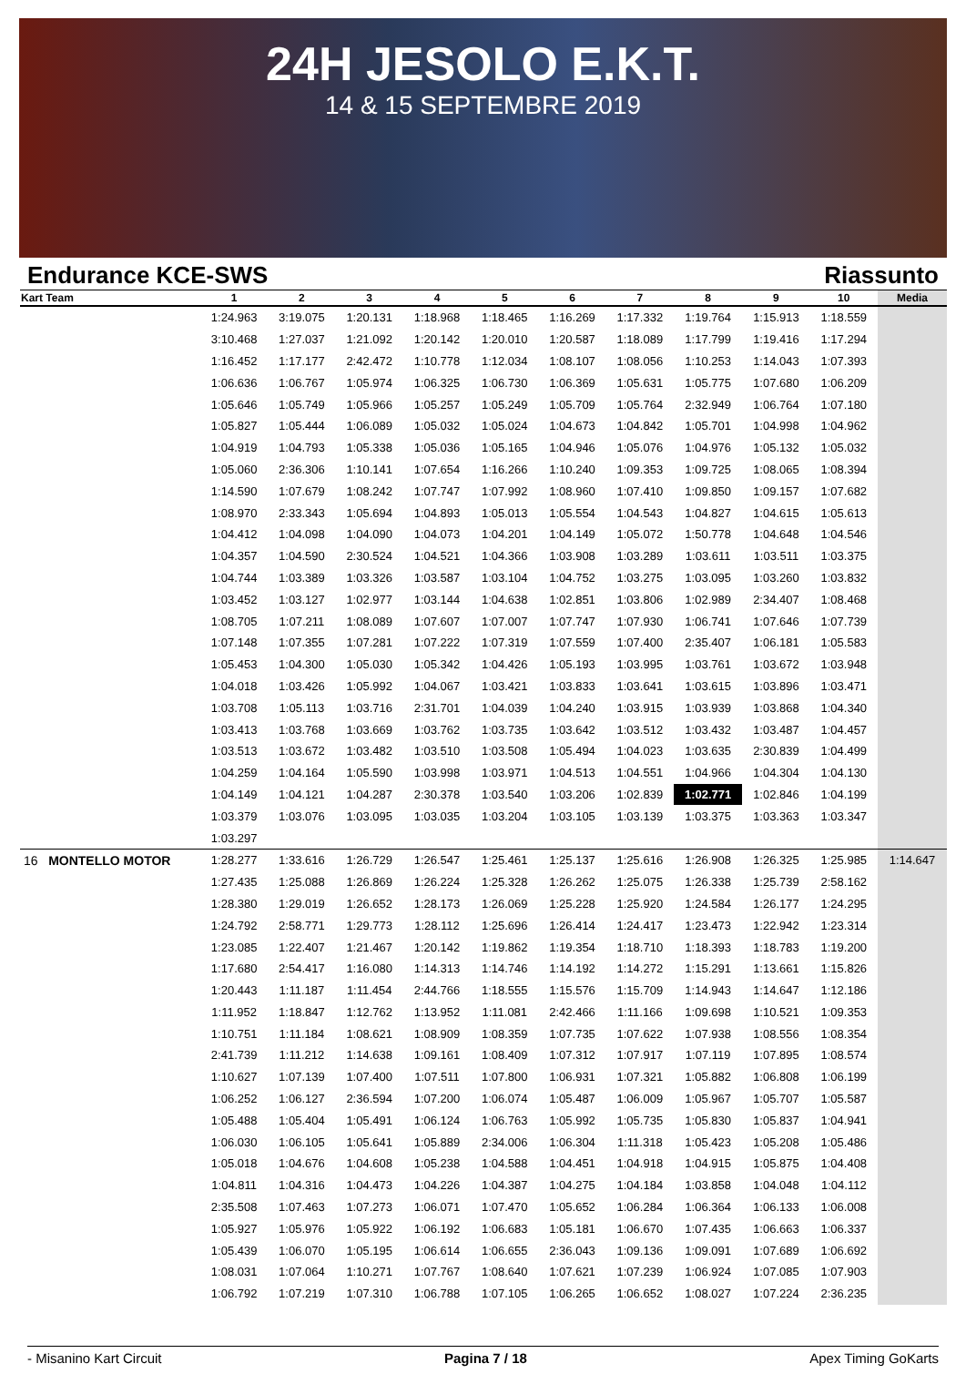24H JESOLO E.K.T.
14 & 15 SEPTEMBRE 2019
Endurance KCE-SWS Riassunto
| Kart Team | 1 | 2 | 3 | 4 | 5 | 6 | 7 | 8 | 9 | 10 | Media |
| --- | --- | --- | --- | --- | --- | --- | --- | --- | --- | --- | --- |
| | 1:24.963 | 3:19.075 | 1:20.131 | 1:18.968 | 1:18.465 | 1:16.269 | 1:17.332 | 1:19.764 | 1:15.913 | 1:18.559 | |
| | 3:10.468 | 1:27.037 | 1:21.092 | 1:20.142 | 1:20.010 | 1:20.587 | 1:18.089 | 1:17.799 | 1:19.416 | 1:17.294 | |
| | 1:16.452 | 1:17.177 | 2:42.472 | 1:10.778 | 1:12.034 | 1:08.107 | 1:08.056 | 1:10.253 | 1:14.043 | 1:07.393 | |
| | 1:06.636 | 1:06.767 | 1:05.974 | 1:06.325 | 1:06.730 | 1:06.369 | 1:05.631 | 1:05.775 | 1:07.680 | 1:06.209 | |
| | 1:05.646 | 1:05.749 | 1:05.966 | 1:05.257 | 1:05.249 | 1:05.709 | 1:05.764 | 2:32.949 | 1:06.764 | 1:07.180 | |
| | 1:05.827 | 1:05.444 | 1:06.089 | 1:05.032 | 1:05.024 | 1:04.673 | 1:04.842 | 1:05.701 | 1:04.998 | 1:04.962 | |
| | 1:04.919 | 1:04.793 | 1:05.338 | 1:05.036 | 1:05.165 | 1:04.946 | 1:05.076 | 1:04.976 | 1:05.132 | 1:05.032 | |
| | 1:05.060 | 2:36.306 | 1:10.141 | 1:07.654 | 1:16.266 | 1:10.240 | 1:09.353 | 1:09.725 | 1:08.065 | 1:08.394 | |
| | 1:14.590 | 1:07.679 | 1:08.242 | 1:07.747 | 1:07.992 | 1:08.960 | 1:07.410 | 1:09.850 | 1:09.157 | 1:07.682 | |
| | 1:08.970 | 2:33.343 | 1:05.694 | 1:04.893 | 1:05.013 | 1:05.554 | 1:04.543 | 1:04.827 | 1:04.615 | 1:05.613 | |
| | 1:04.412 | 1:04.098 | 1:04.090 | 1:04.073 | 1:04.201 | 1:04.149 | 1:05.072 | 1:50.778 | 1:04.648 | 1:04.546 | |
| | 1:04.357 | 1:04.590 | 2:30.524 | 1:04.521 | 1:04.366 | 1:03.908 | 1:03.289 | 1:03.611 | 1:03.511 | 1:03.375 | |
| | 1:04.744 | 1:03.389 | 1:03.326 | 1:03.587 | 1:03.104 | 1:04.752 | 1:03.275 | 1:03.095 | 1:03.260 | 1:03.832 | |
| | 1:03.452 | 1:03.127 | 1:02.977 | 1:03.144 | 1:04.638 | 1:02.851 | 1:03.806 | 1:02.989 | 2:34.407 | 1:08.468 | |
| | 1:08.705 | 1:07.211 | 1:08.089 | 1:07.607 | 1:07.007 | 1:07.747 | 1:07.930 | 1:06.741 | 1:07.646 | 1:07.739 | |
| | 1:07.148 | 1:07.355 | 1:07.281 | 1:07.222 | 1:07.319 | 1:07.559 | 1:07.400 | 2:35.407 | 1:06.181 | 1:05.583 | |
| | 1:05.453 | 1:04.300 | 1:05.030 | 1:05.342 | 1:04.426 | 1:05.193 | 1:03.995 | 1:03.761 | 1:03.672 | 1:03.948 | |
| | 1:04.018 | 1:03.426 | 1:05.992 | 1:04.067 | 1:03.421 | 1:03.833 | 1:03.641 | 1:03.615 | 1:03.896 | 1:03.471 | |
| | 1:03.708 | 1:05.113 | 1:03.716 | 2:31.701 | 1:04.039 | 1:04.240 | 1:03.915 | 1:03.939 | 1:03.868 | 1:04.340 | |
| | 1:03.413 | 1:03.768 | 1:03.669 | 1:03.762 | 1:03.735 | 1:03.642 | 1:03.512 | 1:03.432 | 1:03.487 | 1:04.457 | |
| | 1:03.513 | 1:03.672 | 1:03.482 | 1:03.510 | 1:03.508 | 1:05.494 | 1:04.023 | 1:03.635 | 2:30.839 | 1:04.499 | |
| | 1:04.259 | 1:04.164 | 1:05.590 | 1:03.998 | 1:03.971 | 1:04.513 | 1:04.551 | 1:04.966 | 1:04.304 | 1:04.130 | |
| | 1:04.149 | 1:04.121 | 1:04.287 | 2:30.378 | 1:03.540 | 1:03.206 | 1:02.839 | 1:02.771 | 1:02.846 | 1:04.199 | |
| | 1:03.379 | 1:03.076 | 1:03.095 | 1:03.035 | 1:03.204 | 1:03.105 | 1:03.139 | 1:03.375 | 1:03.363 | 1:03.347 | |
| | 1:03.297 | | | | | | | | | | |
| 16 MONTELLO MOTOR | 1:28.277 | 1:33.616 | 1:26.729 | 1:26.547 | 1:25.461 | 1:25.137 | 1:25.616 | 1:26.908 | 1:26.325 | 1:25.985 | 1:14.647 |
| | 1:27.435 | 1:25.088 | 1:26.869 | 1:26.224 | 1:25.328 | 1:26.262 | 1:25.075 | 1:26.338 | 1:25.739 | 2:58.162 | |
| | 1:28.380 | 1:29.019 | 1:26.652 | 1:28.173 | 1:26.069 | 1:25.228 | 1:25.920 | 1:24.584 | 1:26.177 | 1:24.295 | |
| | 1:24.792 | 2:58.771 | 1:29.773 | 1:28.112 | 1:25.696 | 1:26.414 | 1:24.417 | 1:23.473 | 1:22.942 | 1:23.314 | |
| | 1:23.085 | 1:22.407 | 1:21.467 | 1:20.142 | 1:19.862 | 1:19.354 | 1:18.710 | 1:18.393 | 1:18.783 | 1:19.200 | |
| | 1:17.680 | 2:54.417 | 1:16.080 | 1:14.313 | 1:14.746 | 1:14.192 | 1:14.272 | 1:15.291 | 1:13.661 | 1:15.826 | |
| | 1:20.443 | 1:11.187 | 1:11.454 | 2:44.766 | 1:18.555 | 1:15.576 | 1:15.709 | 1:14.943 | 1:14.647 | 1:12.186 | |
| | 1:11.952 | 1:18.847 | 1:12.762 | 1:13.952 | 1:11.081 | 2:42.466 | 1:11.166 | 1:09.698 | 1:10.521 | 1:09.353 | |
| | 1:10.751 | 1:11.184 | 1:08.621 | 1:08.909 | 1:08.359 | 1:07.735 | 1:07.622 | 1:07.938 | 1:08.556 | 1:08.354 | |
| | 2:41.739 | 1:11.212 | 1:14.638 | 1:09.161 | 1:08.409 | 1:07.312 | 1:07.917 | 1:07.119 | 1:07.895 | 1:08.574 | |
| | 1:10.627 | 1:07.139 | 1:07.400 | 1:07.511 | 1:07.800 | 1:06.931 | 1:07.321 | 1:05.882 | 1:06.808 | 1:06.199 | |
| | 1:06.252 | 1:06.127 | 2:36.594 | 1:07.200 | 1:06.074 | 1:05.487 | 1:06.009 | 1:05.967 | 1:05.707 | 1:05.587 | |
| | 1:05.488 | 1:05.404 | 1:05.491 | 1:06.124 | 1:06.763 | 1:05.992 | 1:05.735 | 1:05.830 | 1:05.837 | 1:04.941 | |
| | 1:06.030 | 1:06.105 | 1:05.641 | 1:05.889 | 2:34.006 | 1:06.304 | 1:11.318 | 1:05.423 | 1:05.208 | 1:05.486 | |
| | 1:05.018 | 1:04.676 | 1:04.608 | 1:05.238 | 1:04.588 | 1:04.451 | 1:04.918 | 1:04.915 | 1:05.875 | 1:04.408 | |
| | 1:04.811 | 1:04.316 | 1:04.473 | 1:04.226 | 1:04.387 | 1:04.275 | 1:04.184 | 1:03.858 | 1:04.048 | 1:04.112 | |
| | 2:35.508 | 1:07.463 | 1:07.273 | 1:06.071 | 1:07.470 | 1:05.652 | 1:06.284 | 1:06.364 | 1:06.133 | 1:06.008 | |
| | 1:05.927 | 1:05.976 | 1:05.922 | 1:06.192 | 1:06.683 | 1:05.181 | 1:06.670 | 1:07.435 | 1:06.663 | 1:06.337 | |
| | 1:05.439 | 1:06.070 | 1:05.195 | 1:06.614 | 1:06.655 | 2:36.043 | 1:09.136 | 1:09.091 | 1:07.689 | 1:06.692 | |
| | 1:08.031 | 1:07.064 | 1:10.271 | 1:07.767 | 1:08.640 | 1:07.621 | 1:07.239 | 1:06.924 | 1:07.085 | 1:07.903 | |
| | 1:06.792 | 1:07.219 | 1:07.310 | 1:06.788 | 1:07.105 | 1:06.265 | 1:06.652 | 1:08.027 | 1:07.224 | 2:36.235 | |
- Misanino Kart Circuit Pagina 7 / 18 Apex Timing GoKarts